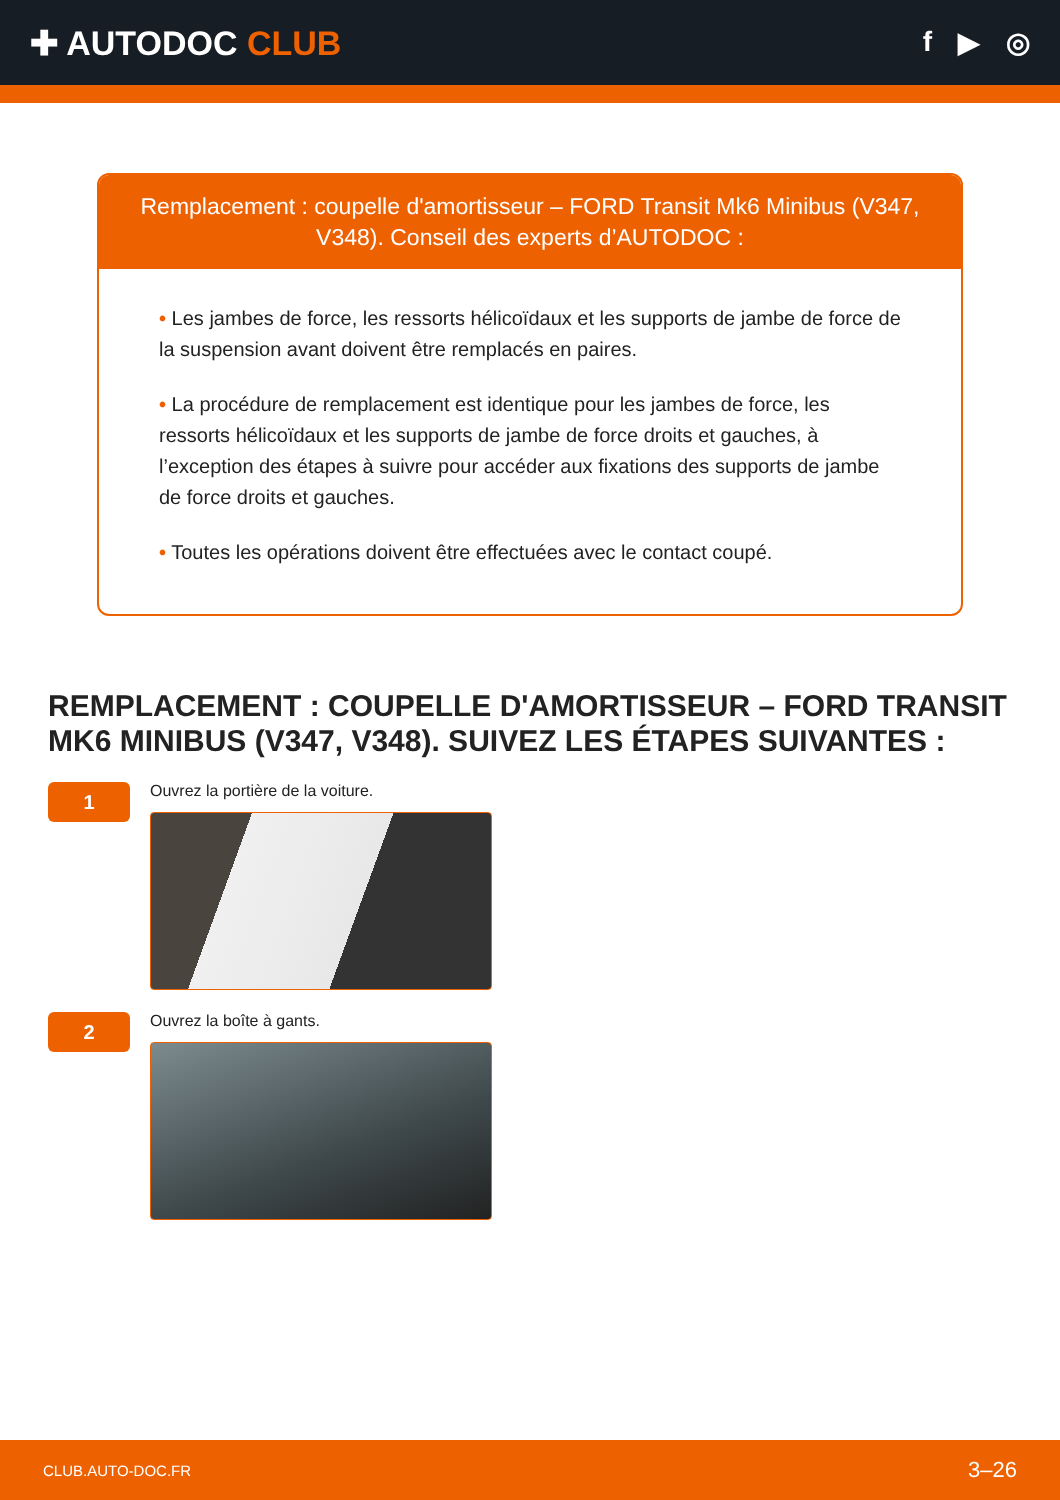✚ AUTODOC CLUB
f ▶ ◎
Remplacement : coupelle d'amortisseur – FORD Transit Mk6 Minibus (V347, V348). Conseil des experts d’AUTODOC :
• Les jambes de force, les ressorts hélicoïdaux et les supports de jambe de force de la suspension avant doivent être remplacés en paires.
• La procédure de remplacement est identique pour les jambes de force, les ressorts hélicoïdaux et les supports de jambe de force droits et gauches, à l’exception des étapes à suivre pour accéder aux fixations des supports de jambe de force droits et gauches.
• Toutes les opérations doivent être effectuées avec le contact coupé.
REMPLACEMENT : COUPELLE D'AMORTISSEUR – FORD TRANSIT MK6 MINIBUS (V347, V348). SUIVEZ LES ÉTAPES SUIVANTES :
1
Ouvrez la portière de la voiture.
2
Ouvrez la boîte à gants.
CLUB.AUTO-DOC.FR 3–26